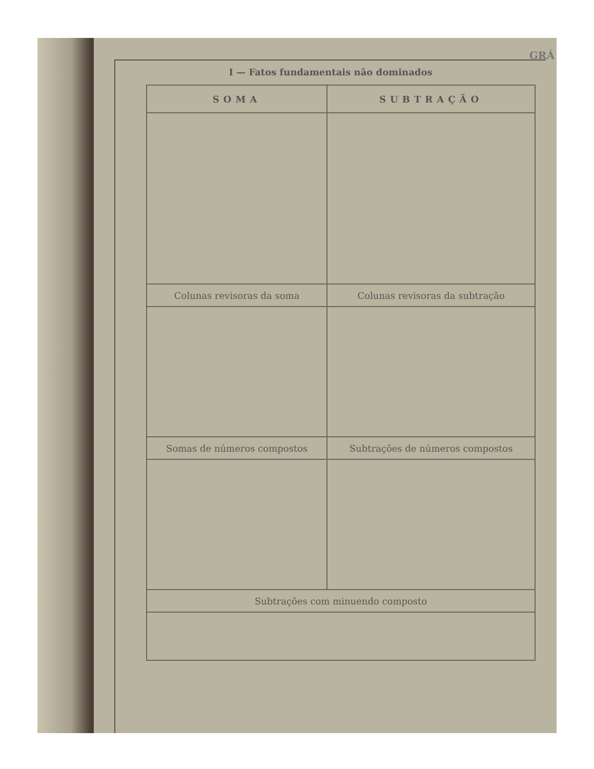GRÁ
I — Fatos fundamentais não dominados
| SOMA | SUBTRAÇÃO |
| --- | --- |
| Colunas revisoras da soma | Colunas revisoras da subtração |
| Somas de números compostos | Subtrações de números compostos |
| Subtrações com minuendo composto | |